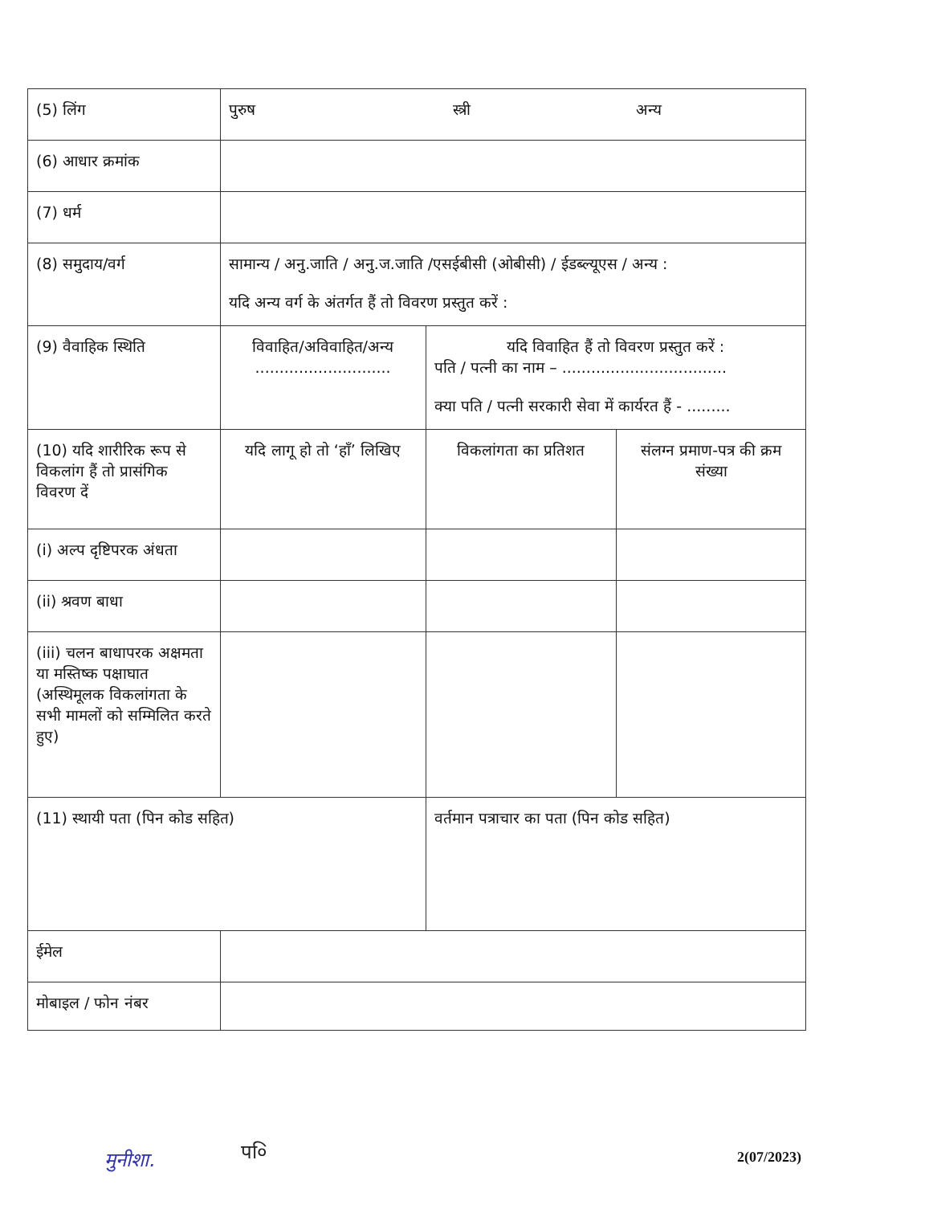| (5) लिंग | पुरुष स्त्री अन्य | | |
| (6) आधार क्रमांक | | | |
| (7) धर्म | | | |
| (8) समुदाय/वर्ग | सामान्य / अनु.जाति / अनु.ज.जाति /एसईबीसी (ओबीसी) / ईडब्ल्यूएस / अन्य : यदि अन्य वर्ग के अंतर्गत हैं तो विवरण प्रस्तुत करें : | | |
| (9) वैवाहिक स्थिति | विवाहित/अविवाहित/अन्य ............................ | यदि विवाहित हैं तो विवरण प्रस्तुत करें : पति / पत्नी का नाम – .................................. क्या पति / पत्नी सरकारी सेवा में कार्यरत हैं - ......... | |
| (10) यदि शारीरिक रूप से विकलांग हैं तो प्रासंगिक विवरण दें | यदि लागू हो तो ‘हाँ’ लिखिए | विकलांगता का प्रतिशत | संलग्न प्रमाण-पत्र की क्रम संख्या |
| (i) अल्प दृष्टिपरक अंधता | | | |
| (ii) श्रवण बाधा | | | |
| (iii) चलन बाधापरक अक्षमता या मस्तिष्क पक्षाघात (अस्थिमूलक विकलांगता के सभी मामलों को सम्मिलित करते हुए) | | | |
| (11) स्थायी पता (पिन कोड सहित) | | वर्तमान पत्राचार का पता (पिन कोड सहित) | |
| ईमेल | | | |
| मोबाइल / फोन नंबर | | | |
मुनीशा. प०ि 2(07/2023)